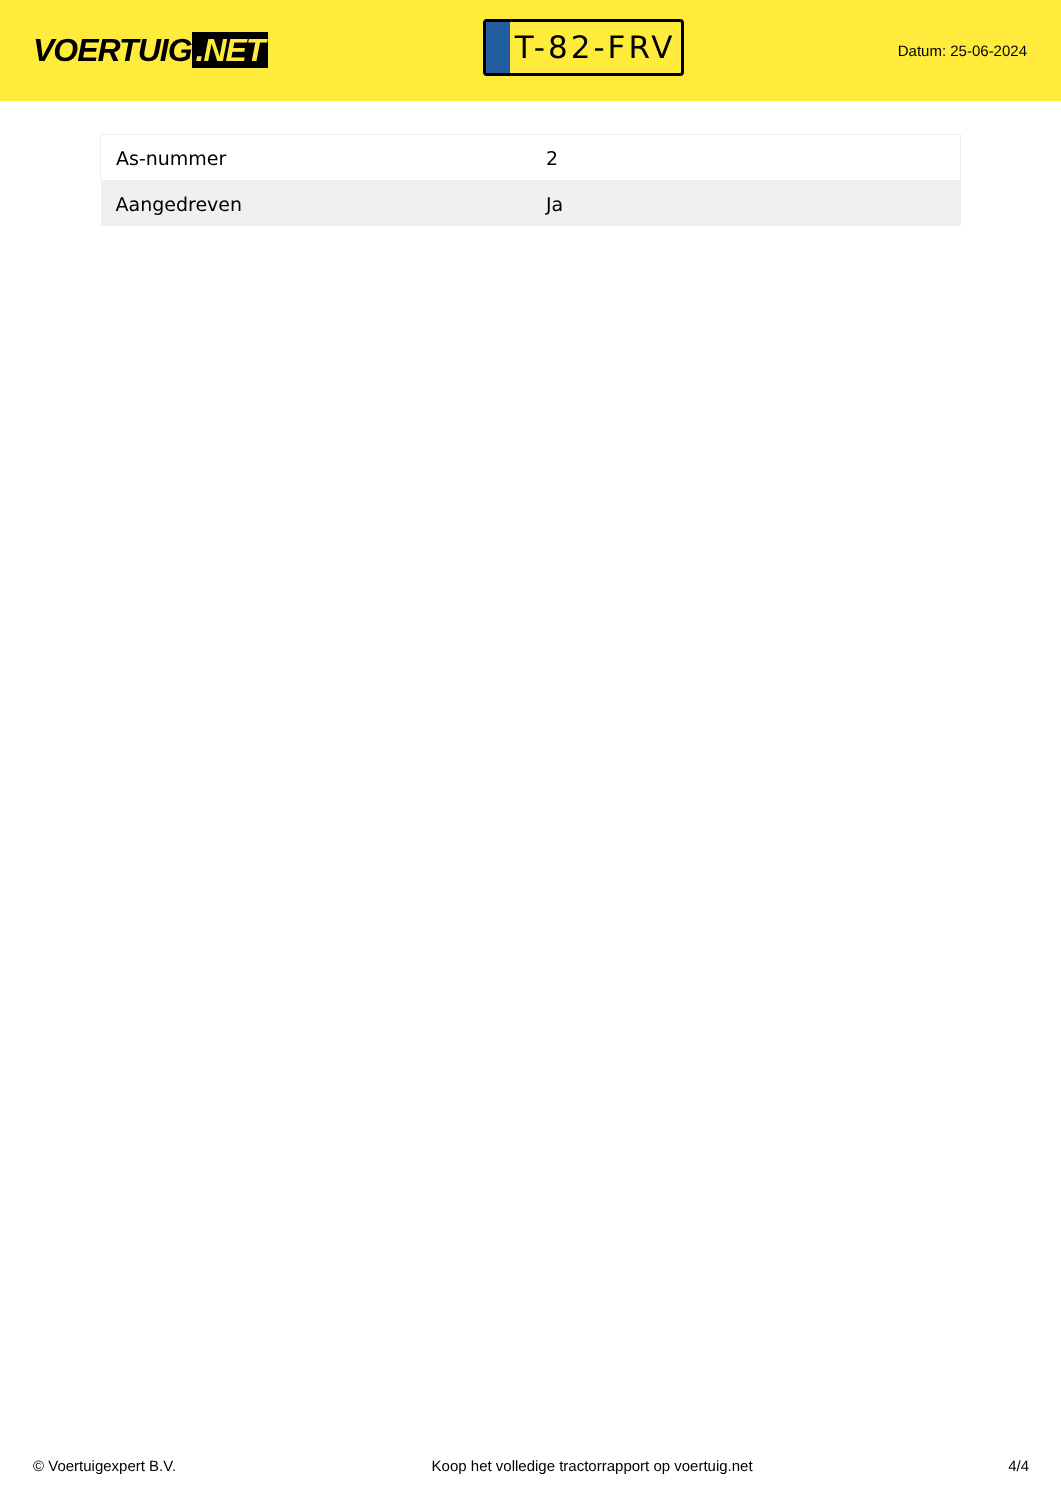VOERTUIG.NET
T-82-FRV
Datum: 25-06-2024
| As-nummer | 2 |
| Aangedreven | Ja |
© Voertuigexpert B.V. Koop het volledige tractorrapport op voertuig.net 4/4